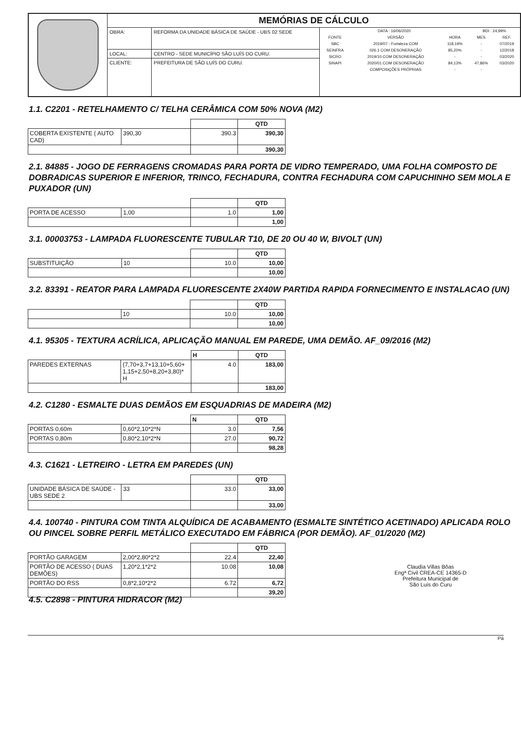| | MEMÓRIAS DE CÁLCULO | | |
| | OBRA: | REFORMA DA UNIDADE BÁSICA DE SAÚDE - UBS 02 SEDE | / DATA : 16/06/2020 / / / BDI : 24,99% / / / FONTE / VERSÃO / HORA / MES / REF. / / SBC / 2019/07 - Fortaleza COM / 118,19% / - / 07/2019 / / SEINFRA / 026.1 COM DESONERAÇÃO / 85,20% / - / 12/2018 / / SICRO / 2019/10 COM DESONERAÇÃO / - / - / 03/2020 / / SINAPI / 2020/01 COM DESONERAÇÃO / 84,13% / 47,86% / 03/2020 / / / COMPOSIÇÕES PRÓPRIAS / - / - / / |
| | LOCAL: | CENTRO - SEDE MUNICÍPIO SÃO LUÍS DO CURU. | |
| | CLIENTE: | PREFEITURA DE SÃO LUÍS DO CURU. | |
1.1. C2201 - RETELHAMENTO C/ TELHA CERÂMICA COM 50% NOVA (M2)
| | | | QTD |
| COBERTA EXISTENTE ( AUTO CAD) | 390,30 | 390.3 | 390,30 |
| | | | 390,30 |
2.1. 84885 - JOGO DE FERRAGENS CROMADAS PARA PORTA DE VIDRO TEMPERADO, UMA FOLHA COMPOSTO DE DOBRADICAS SUPERIOR E INFERIOR, TRINCO, FECHADURA, CONTRA FECHADURA COM CAPUCHINHO SEM MOLA E PUXADOR (UN)
| | | | QTD |
| PORTA DE ACESSO | 1,00 | 1.0 | 1,00 |
| | | | 1,00 |
3.1. 00003753 - LAMPADA FLUORESCENTE TUBULAR T10, DE 20 OU 40 W, BIVOLT (UN)
| | | | QTD |
| SUBSTITUIÇÃO | 10 | 10.0 | 10,00 |
| | | | 10,00 |
3.2. 83391 - REATOR PARA LAMPADA FLUORESCENTE 2X40W PARTIDA RAPIDA FORNECIMENTO E INSTALACAO (UN)
| | | | QTD |
| | 10 | 10.0 | 10,00 |
| | | | 10,00 |
4.1. 95305 - TEXTURA ACRÍLICA, APLICAÇÃO MANUAL EM PAREDE, UMA DEMÃO. AF_09/2016 (M2)
| | | H | QTD |
| PAREDES EXTERNAS | (7,70+3,7+13,10+5,60+ 1,15+2,50+8,20+3,80)* H | 4.0 | 183,00 |
| | | | 183,00 |
4.2. C1280 - ESMALTE DUAS DEMÃOS EM ESQUADRIAS DE MADEIRA (M2)
| | | N | QTD |
| PORTAS 0,60m | 0,60*2,10*2*N | 3.0 | 7,56 |
| PORTAS 0,80m | 0,80*2,10*2*N | 27.0 | 90,72 |
| | | | 98,28 |
4.3. C1621 - LETREIRO - LETRA EM PAREDES (UN)
| | | | QTD |
| UNIDADE BÁSICA DE SAÚDE - UBS SEDE 2 | 33 | 33.0 | 33,00 |
| | | | 33,00 |
4.4. 100740 - PINTURA COM TINTA ALQUÍDICA DE ACABAMENTO (ESMALTE SINTÉTICO ACETINADO) APLICADA ROLO OU PINCEL SOBRE PERFIL METÁLICO EXECUTADO EM FÁBRICA (POR DEMÃO). AF_01/2020 (M2)
| | | | QTD |
| PORTÃO GARAGEM | 2,00*2,80*2*2 | 22.4 | 22,40 |
| PORTÃO DE ACESSO ( DUAS DEMÕES) | 1,20*2,1*2*2 | 10.08 | 10,08 |
| PORTÃO DO RSS | 0,8*2,10*2*2 | 6.72 | 6,72 |
| | | | 39,20 |
Claudia Villas Bôas
Engª Civil CREA-CE 14365-D
Prefeitura Municipal de
São Luís do Curu
4.5. C2898 - PINTURA HIDRACOR (M2)
Pá